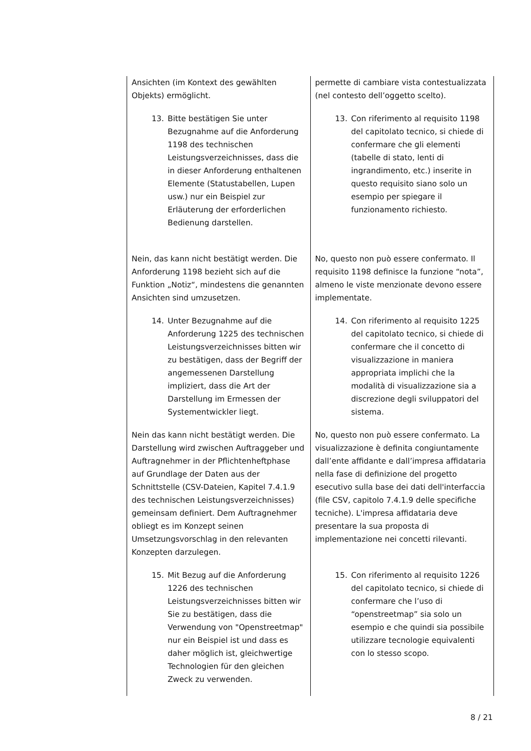| Ansichten (im Kontext des gewählten Objekts) ermöglicht. | permette di cambiare vista contestualizzata (nel contesto dell’oggetto scelto). |
| 13. Bitte bestätigen Sie unter Bezugnahme auf die Anforderung 1198 des technischen Leistungsverzeichnisses, dass die in dieser Anforderung enthaltenen Elemente (Statustabellen, Lupen usw.) nur ein Beispiel zur Erläuterung der erforderlichen Bedienung darstellen. | 13. Con riferimento al requisito 1198 del capitolato tecnico, si chiede di confermare che gli elementi (tabelle di stato, lenti di ingrandimento, etc.) inserite in questo requisito siano solo un esempio per spiegare il funzionamento richiesto. |
| Nein, das kann nicht bestätigt werden. Die Anforderung 1198 bezieht sich auf die Funktion „Notiz“, mindestens die genannten Ansichten sind umzusetzen. | No, questo non può essere confermato. Il requisito 1198 definisce la funzione “nota”, almeno le viste menzionate devono essere implementate. |
| 14. Unter Bezugnahme auf die Anforderung 1225 des technischen Leistungsverzeichnisses bitten wir zu bestätigen, dass der Begriff der angemessenen Darstellung impliziert, dass die Art der Darstellung im Ermessen der Systementwickler liegt. | 14. Con riferimento al requisito 1225 del capitolato tecnico, si chiede di confermare che il concetto di visualizzazione in maniera appropriata implichi che la modalità di visualizzazione sia a discrezione degli sviluppatori del sistema. |
| Nein das kann nicht bestätigt werden. Die Darstellung wird zwischen Auftraggeber und Auftragnehmer in der Pflichtenheftphase auf Grundlage der Daten aus der Schnittstelle (CSV-Dateien, Kapitel 7.4.1.9 des technischen Leistungsverzeichnisses) gemeinsam definiert. Dem Auftragnehmer obliegt es im Konzept seinen Umsetzungsvorschlag in den relevanten Konzepten darzulegen. | No, questo non può essere confermato. La visualizzazione è definita congiuntamente dall’ente affidante e dall’impresa affidataria nella fase di definizione del progetto esecutivo sulla base dei dati dell'interfaccia (file CSV, capitolo 7.4.1.9 delle specifiche tecniche). L'impresa affidataria deve presentare la sua proposta di implementazione nei concetti rilevanti. |
| 15. Mit Bezug auf die Anforderung 1226 des technischen Leistungsverzeichnisses bitten wir Sie zu bestätigen, dass die Verwendung von "Openstreetmap" nur ein Beispiel ist und dass es daher möglich ist, gleichwertige Technologien für den gleichen Zweck zu verwenden. | 15. Con riferimento al requisito 1226 del capitolato tecnico, si chiede di confermare che l’uso di “openstreetmap” sia solo un esempio e che quindi sia possibile utilizzare tecnologie equivalenti con lo stesso scopo. |
8 / 21